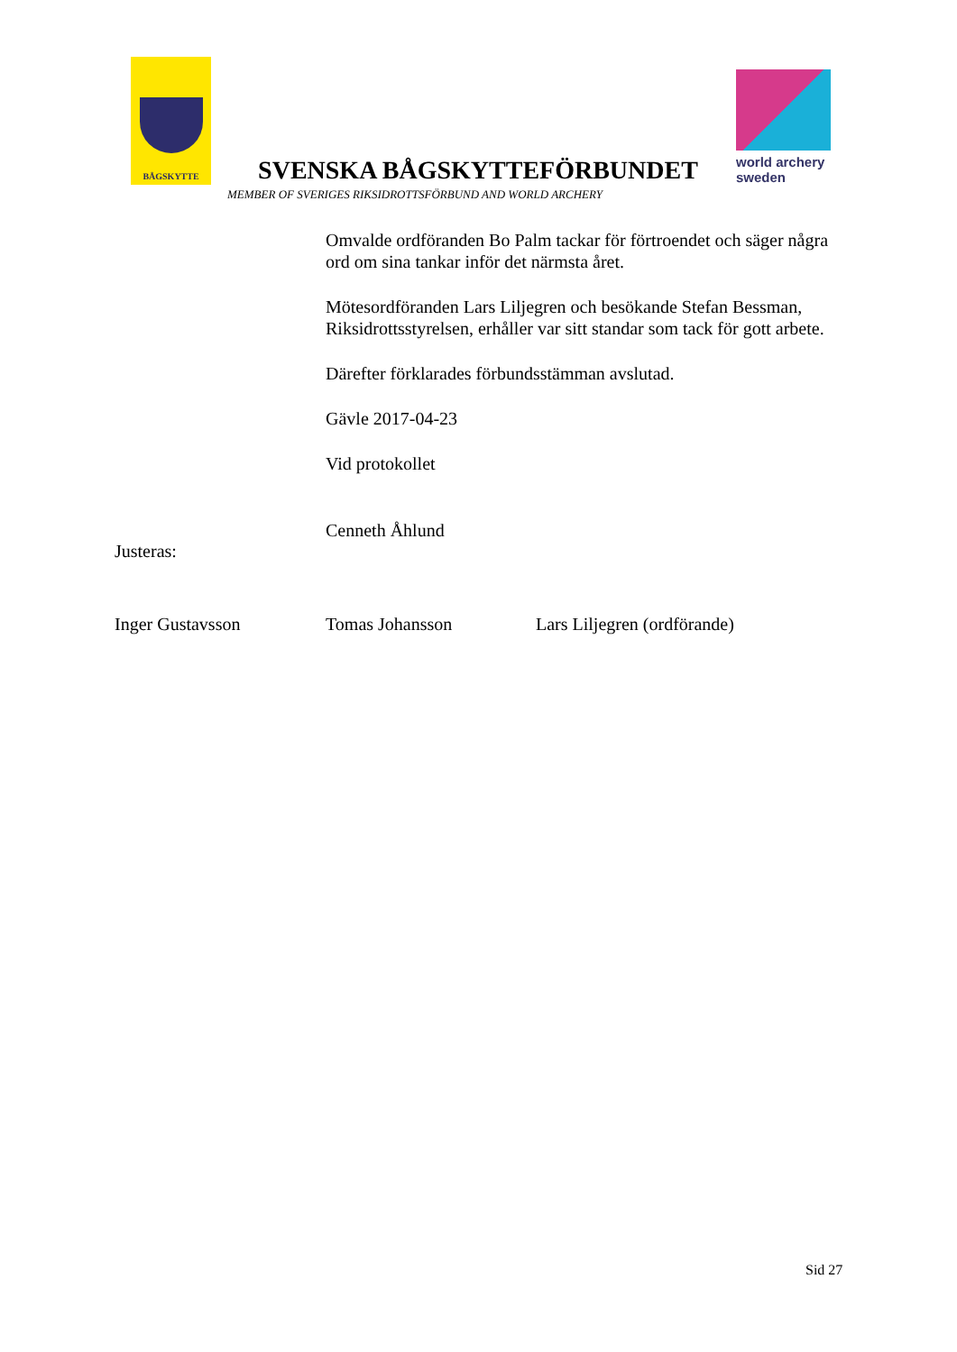BÅGSKYTTE
SVENSKA BÅGSKYTTEFÖRBUNDET
world archery
sweden
MEMBER OF SVERIGES RIKSIDROTTSFÖRBUND AND WORLD ARCHERY
Omvalde ordföranden Bo Palm tackar för förtroendet och säger några ord om sina tankar inför det närmsta året.
Mötesordföranden Lars Liljegren och besökande Stefan Bessman, Riksidrottsstyrelsen, erhåller var sitt standar som tack för gott arbete.
Därefter förklarades förbundsstämman avslutad.
Gävle 2017-04-23
Vid protokollet
Cenneth Åhlund
Justeras:
Inger Gustavsson Tomas Johansson Lars Liljegren (ordförande)
Sid 27